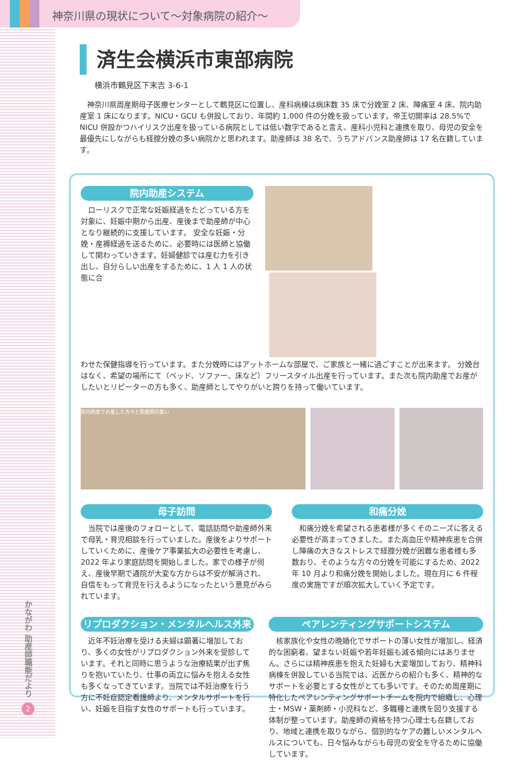神奈川県の現状について～対象病院の紹介～
済生会横浜市東部病院
横浜市鶴見区下末吉 3-6-1
　神奈川県周産期母子医療センターとして鶴見区に位置し、産科病棟は病床数 35 床で分娩室 2 床、陣痛室 4 床、院内助産室 1 床になります。NICU・GCU も併設しており、年間約 1,000 件の分娩を扱っています。帝王切開率は 28.5%で NICU 併設かつハイリスク出産を扱っている病院としては低い数字であると言え、産科小児科と連携を取り、母児の安全を最優先にしながらも経腟分娩の多い病院かと思われます。助産師は 38 名で、うちアドバンス助産師は 17 名在籍しています。
院内助産システム
　ローリスクで正常な妊娠経過をたどっている方を対象に、妊娠中期から出産、産後まで助産師が中心となり継続的に支援しています。 安全な妊娠・分娩・産褥経過を送るために、必要時には医師と協働して関わっていきます。妊婦健診では産む力を引き出し、自分らしい出産をするために、1 人 1 人の状態に合
わせた保健指導を行っています。また分娩時にはアットホームな部屋で、ご家族と一緒に過ごすことが出来ます。 分娩台はなく、希望の場所にて（ベッド、ソファー、床など）フリースタイル出産を行っています。また次も院内助産でお産がしたいとリピーターの方も多く、助産師としてやりがいと誇りを持って働いています。
院内助産でお産した方々と助産師の集い
母子訪問
　当院では産後のフォローとして、電話訪問や助産師外来で母乳・育児相談を行っていました。産後をよりサポートしていくために、産後ケア事業拡大の必要性を考慮し、2022 年より家庭訪問を開始しました。家での様子が伺え、産後早期で通院が大変な方からは不安が解消され、自信をもって育児を行えるようになったという意見がみられています。
和痛分娩
　和痛分娩を希望される患者様が多くそのニーズに答える必要性が高まってきました。また高血圧や精神疾患を合併し陣痛の大きなストレスで経腟分娩が困難な患者様も多数おり、そのような方々の分娩を可能にするため、2022 年 10 月より和痛分娩を開始しました。現在月に 6 件程度の実施ですが順次拡大していく予定です。
リプロダクション・メンタルヘルス外来
　近年不妊治療を受ける夫婦は顕著に増加しており、多くの女性がリプロダクション外来を受診しています。それと同時に思うような治療結果が出ず焦りを抱いていたり、仕事の両立に悩みを抱える女性も多くなってきています。当院では不妊治療を行う方に不妊症認定看護師より、メンタルサポートを行い、妊娠を目指す女性のサポートも行っています。
ペアレンティングサポートシステム
　核家族化や女性の晩婚化でサポートの薄い女性が増加し、経済的な困窮者、望まない妊娠や若年妊娠も減る傾向にはありません。さらには精神疾患を抱えた妊婦も大変増加しており、精神科病棟を併設している当院では、近医からの紹介も多く、精神的なサポートを必要とする女性がとても多いです。そのため周産期に特化したペアレンティングサポートチームを院内で組織し、心理士・MSW・薬剤師・小児科など、多職種と連携を図り支援する体制が整っています。助産師の資格を持つ心理士も在籍しており、地域と連携を取りながら、個別的なケアの難しいメンタルヘルスについても、日々悩みながらも母児の安全を守るために協働しています。
かながわ 助産師職能だより
2